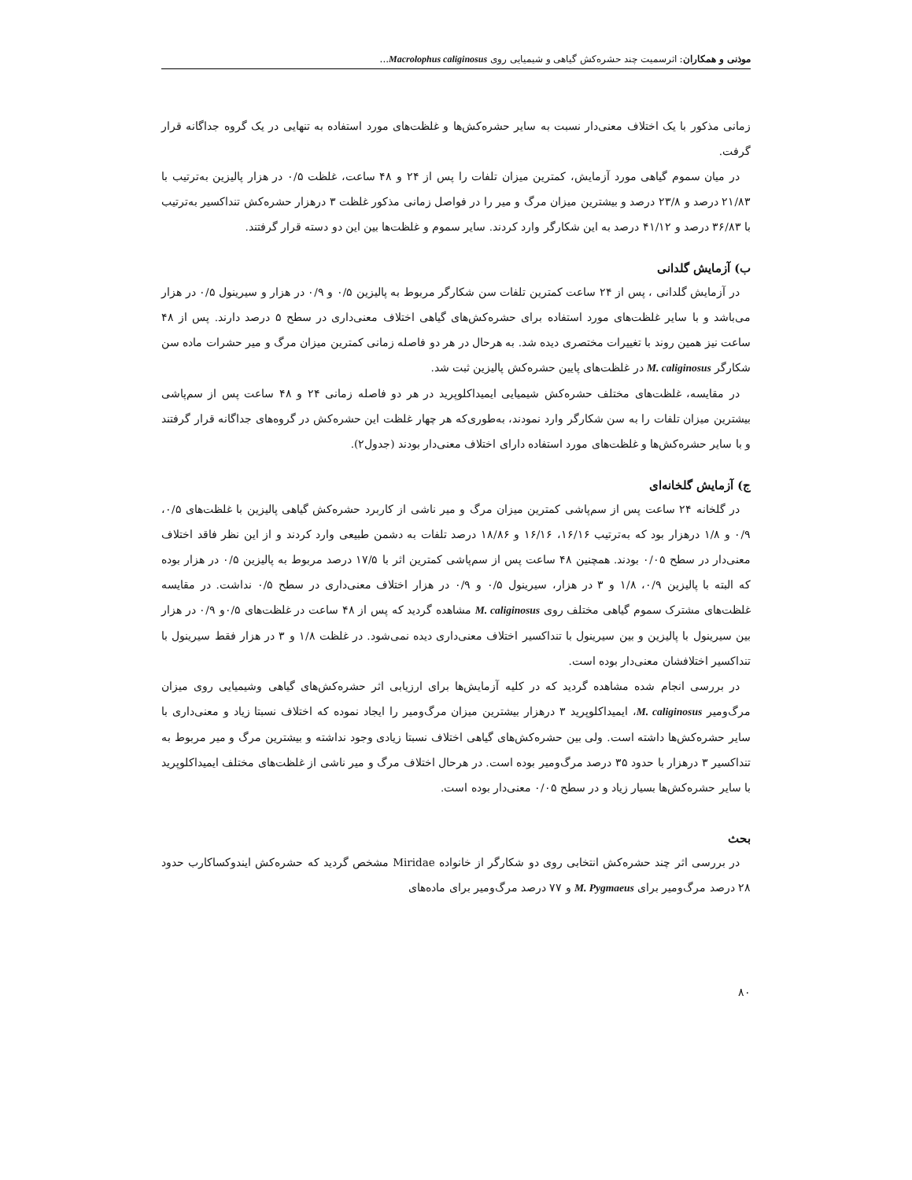موذنی و همکاران: اثرسمیت چند حشره‌کش گیاهی و شیمیایی روی Macrolophus caliginosus...
زمانی مذکور با یک اختلاف معنی‌دار نسبت به سایر حشره‌کش‌ها و غلظت‌های مورد استفاده به تنهایی در یک گروه جداگانه قرار گرفت.
در میان سموم گیاهی مورد آزمایش، کمترین میزان تلفات را پس از ۲۴ و ۴۸ ساعت، غلظت ۰/۵ در هزار پالیزین به‌ترتیب با ۲۱/۸۳ درصد و ۲۳/۸ درصد و بیشترین میزان مرگ و میر را در فواصل زمانی مذکور غلظت ۳ درهزار حشره‌کش تنداکسیر به‌ترتیب با ۳۶/۸۳ درصد و ۴۱/۱۲ درصد به این شکارگر وارد کردند. سایر سموم و غلظت‌ها بین این دو دسته قرار گرفتند.
ب) آزمایش گلدانی
در آزمایش گلدانی ، پس از ۲۴ ساعت کمترین تلفات سن شکارگر مربوط به پالیزین ۰/۵ و ۰/۹ در هزار و سیرینول ۰/۵ در هزار می‌باشد و با سایر غلظت‌های مورد استفاده برای حشره‌کش‌های گیاهی اختلاف معنی‌داری در سطح ۵ درصد دارند. پس از ۴۸ ساعت نیز همین روند با تغییرات مختصری دیده شد. به هرحال در هر دو فاصله زمانی کمترین میزان مرگ و میر حشرات ماده سن شکارگر M. caliginosus در غلظت‌های پایین حشره‌کش پالیزین ثبت شد.
در مقایسه، غلظت‌های مختلف حشره‌کش شیمیایی ایمیداکلوپرید در هر دو فاصله زمانی ۲۴ و ۴۸ ساعت پس از سم‌پاشی بیشترین میزان تلفات را به سن شکارگر وارد نمودند، به‌طوری‌که هر چهار غلظت این حشره‌کش در گروه‌های جداگانه قرار گرفتند و با سایر حشره‌کش‌ها و غلظت‌های مورد استفاده دارای اختلاف معنی‌دار بودند (جدول۲).
ج) آزمایش گلخانه‌ای
در گلخانه ۲۴ ساعت پس از سم‌پاشی کمترین میزان مرگ و میر ناشی از کاربرد حشره‌کش گیاهی پالیزین با غلظت‌های ۰/۵، ۰/۹ و ۱/۸ درهزار بود که به‌ترتیب ۱۶/۱۶، ۱۶/۱۶ و ۱۸/۸۶ درصد تلفات به دشمن طبیعی وارد کردند و از این نظر فاقد اختلاف معنی‌دار در سطح ۰/۰۵ بودند. همچنین ۴۸ ساعت پس از سم‌پاشی کمترین اثر با ۱۷/۵ درصد مربوط به پالیزین ۰/۵ در هزار بوده که البته با پالیزین ۰/۹، ۱/۸ و ۳ در هزار، سیرینول ۰/۵ و ۰/۹ در هزار اختلاف معنی‌داری در سطح ۰/۵ نداشت. در مقایسه غلظت‌های مشترک سموم گیاهی مختلف روی M. caliginosus مشاهده گردید که پس از ۴۸ ساعت در غلظت‌های ۰/۵و ۰/۹ در هزار بین سیرینول با پالیزین و بین سیرینول با تنداکسیر اختلاف معنی‌داری دیده نمی‌شود. در غلظت ۱/۸ و ۳ در هزار فقط سیرینول با تنداکسیر اختلافشان معنی‌دار بوده است.
در بررسی انجام شده مشاهده گردید که در کلیه آزمایش‌ها برای ارزیابی اثر حشره‌کش‌های گیاهی وشیمیایی روی میزان مرگ‌ومیر M. caliginosus، ایمیداکلوپرید ۳ درهزار بیشترین میزان مرگ‌ومیر را ایجاد نموده که اختلاف نسبتا زیاد و معنی‌داری با سایر حشره‌کش‌ها داشته است. ولی بین حشره‌کش‌های گیاهی اختلاف نسبتا زیادی وجود نداشته و بیشترین مرگ و میر مربوط به تنداکسیر ۳ درهزار با حدود ۳۵ درصد مرگ‌ومیر بوده است. در هرحال اختلاف مرگ و میر ناشی از غلظت‌های مختلف ایمیداکلوپرید با سایر حشره‌کش‌ها بسیار زیاد و در سطح ۰/۰۵ معنی‌دار بوده است.
بحث
در بررسی اثر چند حشره‌کش انتخابی روی دو شکارگر از خانواده Miridae مشخص گردید که حشره‌کش ایندوکساکارب حدود ۲۸ درصد مرگ‌ومیر برای M. Pygmaeus و ۷۷ درصد مرگ‌ومیر برای ماده‌های
۸۰